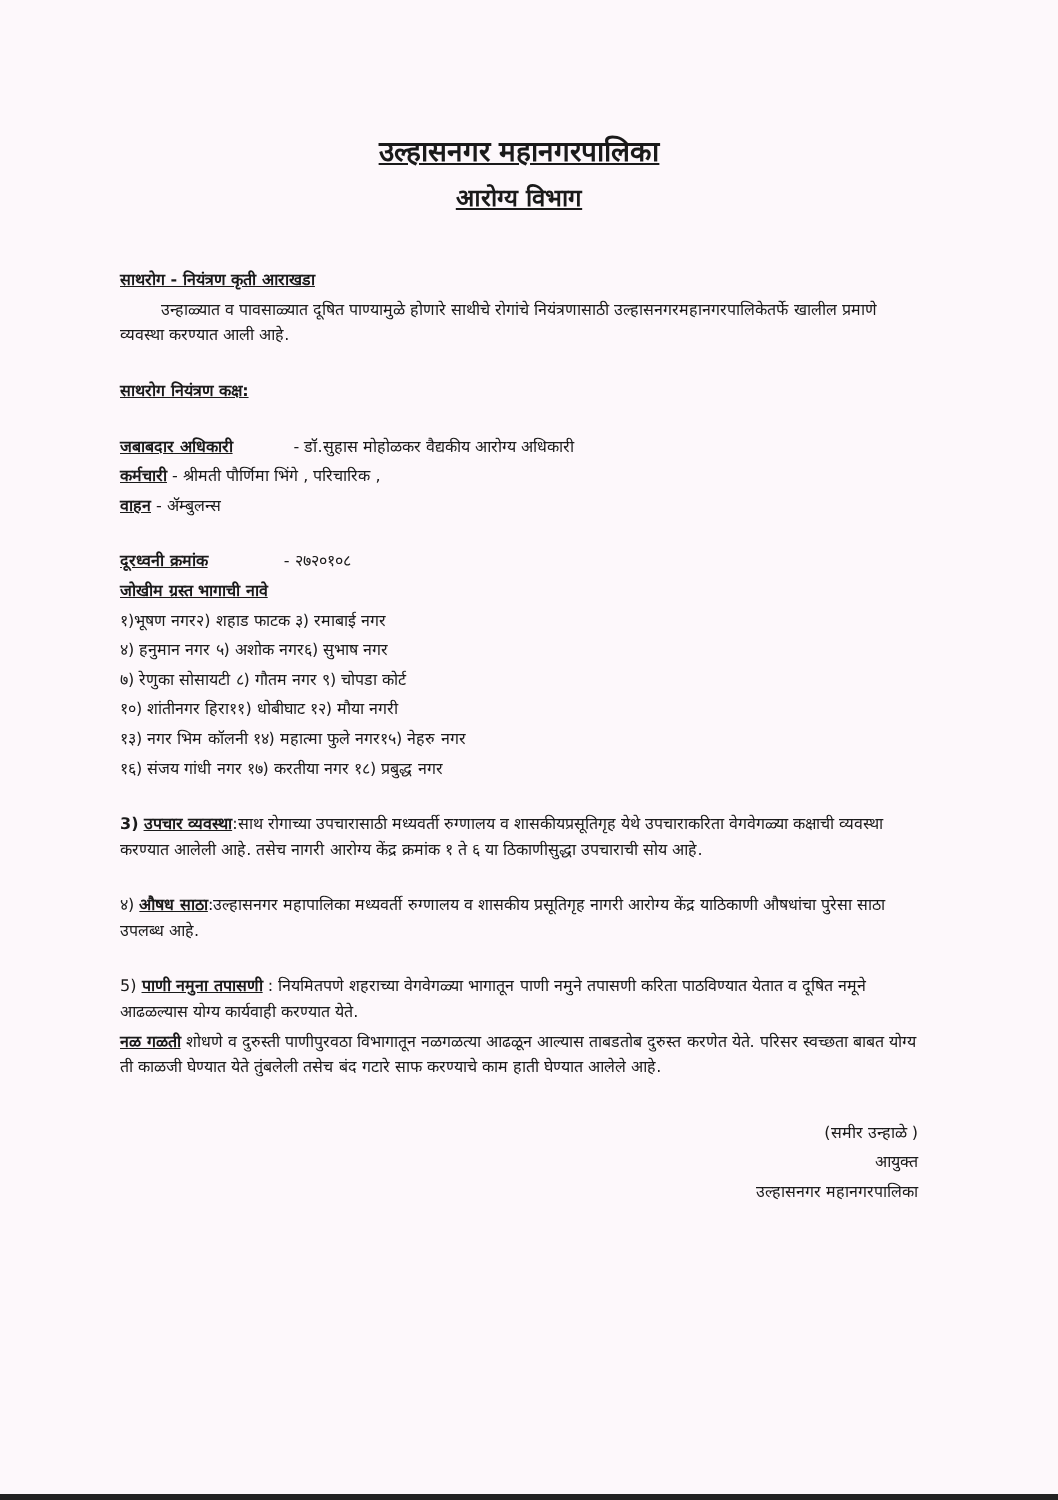उल्हासनगर महानगरपालिका
आरोग्य विभाग
साथरोग - नियंत्रण कृती आराखडा
उन्हाळ्यात व पावसाळ्यात दूषित पाण्यामुळे होणारे साथीचे रोगांचे नियंत्रणासाठी उल्हासनगरमहानगरपालिकेतर्फे खालील प्रमाणे व्यवस्था करण्यात आली आहे.
साथरोग नियंत्रण कक्ष:
जबाबदार अधिकारी - डॉ.सुहास मोहोळकर वैद्यकीय आरोग्य अधिकारी
कर्मचारी - श्रीमती पौर्णिमा भिंगे , परिचारिक ,
वाहन - ॲम्बुलन्स
दूरध्वनी क्रमांक - २७२०१०८
जोखीम ग्रस्त भागाची नावे
१)भूषण नगर२) शहाड फाटक ३) रमाबाई नगर
४) हनुमान नगर ५) अशोक नगर६) सुभाष नगर
७) रेणुका सोसायटी ८) गौतम नगर ९) चोपडा कोर्ट
१०) शांतीनगर हिरा११) धोबीघाट १२) मौया नगरी
१३) नगर भिम कॉलनी १४) महात्मा फुले नगर१५) नेहरु नगर
१६) संजय गांधी नगर १७) करतीया नगर १८) प्रबुद्ध नगर
3) उपचार व्यवस्था:साथ रोगाच्या उपचारासाठी मध्यवर्ती रुग्णालय व शासकीयप्रसूतिगृह येथे उपचाराकरिता वेगवेगळ्या कक्षाची व्यवस्था करण्यात आलेली आहे. तसेच नागरी आरोग्य केंद्र क्रमांक १ ते ६ या ठिकाणीसुद्धा उपचाराची सोय आहे.
४) औषध साठा:उल्हासनगर महापालिका मध्यवर्ती रुग्णालय व शासकीय प्रसूतिगृह नागरी आरोग्य केंद्र याठिकाणी औषधांचा पुरेसा साठा उपलब्ध आहे.
5) पाणी नमुना तपासणी : नियमितपणे शहराच्या वेगवेगळ्या भागातून पाणी नमुने तपासणी करिता पाठविण्यात येतात व दूषित नमूने आढळल्यास योग्य कार्यवाही करण्यात येते.
नळ गळती शोधणे व दुरुस्ती पाणीपुरवठा विभागातून नळगळत्या आढळून आल्यास ताबडतोब दुरुस्त करणेत येते. परिसर स्वच्छता बाबत योग्य ती काळजी घेण्यात येते तुंबलेली तसेच बंद गटारे साफ करण्याचे काम हाती घेण्यात आलेले आहे.
(समीर उन्हाळे )
आयुक्त
उल्हासनगर महानगरपालिका